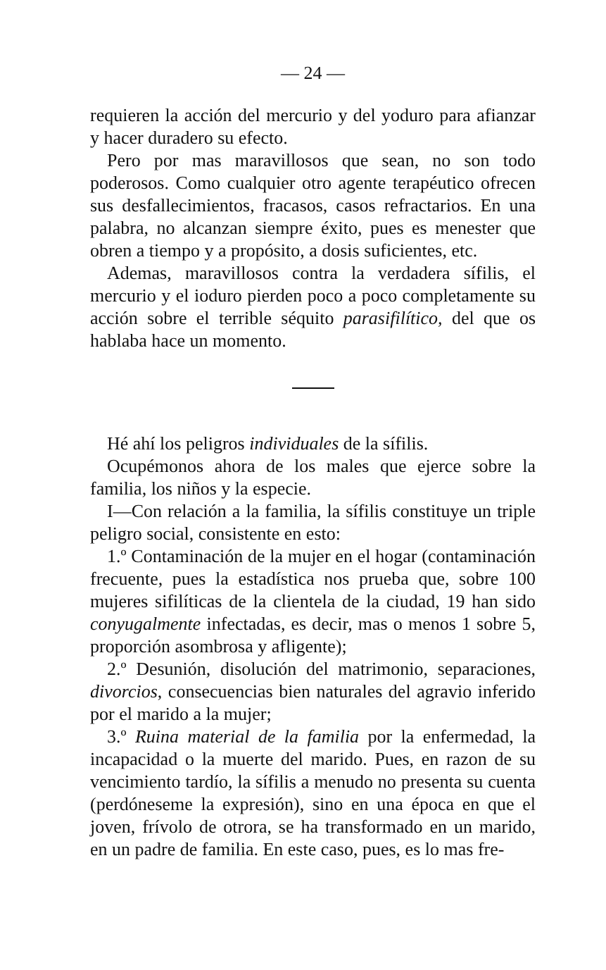— 24 —
requieren la acción del mercurio y del yoduro para afianzar y hacer duradero su efecto.
Pero por mas maravillosos que sean, no son todo poderosos. Como cualquier otro agente terapéutico ofrecen sus desfallecimientos, fracasos, casos refractarios. En una palabra, no alcanzan siempre éxito, pues es menester que obren a tiempo y a propósito, a dosis suficientes, etc.
Ademas, maravillosos contra la verdadera sífilis, el mercurio y el ioduro pierden poco a poco completamente su acción sobre el terrible séquito parasifilítico, del que os hablaba hace un momento.
Hé ahí los peligros individuales de la sífilis.
Ocupémonos ahora de los males que ejerce sobre la familia, los niños y la especie.
I—Con relación a la familia, la sífilis constituye un triple peligro social, consistente en esto:
1.º Contaminación de la mujer en el hogar (contaminación frecuente, pues la estadística nos prueba que, sobre 100 mujeres sifilíticas de la clientela de la ciudad, 19 han sido conyugalmente infectadas, es decir, mas o menos 1 sobre 5, proporción asombrosa y afligente);
2.º Desunión, disolución del matrimonio, separaciones, divorcios, consecuencias bien naturales del agravio inferido por el marido a la mujer;
3.º Ruina material de la familia por la enfermedad, la incapacidad o la muerte del marido. Pues, en razon de su vencimiento tardío, la sífilis a menudo no presenta su cuenta (perdóneseme la expresión), sino en una época en que el joven, frívolo de otrora, se ha transformado en un marido, en un padre de familia. En este caso, pues, es lo mas fre-